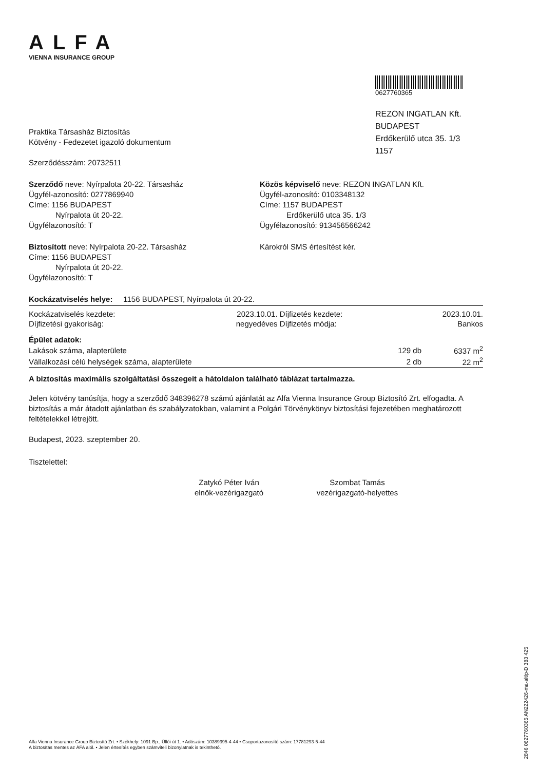ALFA
VIENNA INSURANCE GROUP
Praktika Társasház Biztosítás
Kötvény - Fedezetet igazoló dokumentum
Szerződésszám: 20732511
0627760365
REZON INGATLAN Kft.
BUDAPEST
Erdőkerülő utca 35. 1/3
1157
Szerződő neve: Nyírpalota 20-22. Társasház
Ügyfél-azonosító: 0277869940
Címe: 1156 BUDAPEST
Nyírpalota út 20-22.
Ügyfélazonosító: T
Közös képviselő neve: REZON INGATLAN Kft.
Ügyfél-azonosító: 0103348132
Címe: 1157 BUDAPEST
Erdőkerülő utca 35. 1/3
Ügyfélazonosító: 913456566242
Biztosított neve: Nyírpalota 20-22. Társasház
Címe: 1156 BUDAPEST
Nyírpalota út 20-22.
Ügyfélazonosító: T
Károkról SMS értesítést kér.
Kockázatviselés helye: 1156 BUDAPEST, Nyírpalota út 20-22.
| Kockázatviselés kezdete: | 2023.10.01. | Díjfizetés kezdete: | 2023.10.01. |
| Díjfizetési gyakoriság: | negyedéves | Díjfizetés módja: | Bankos |
| Épület adatok: | | |
| Lakások száma, alapterülete | 129 db | 6337 m<sup>2</sup> |
| Vállalkozási célú helységek száma, alapterülete | 2 db | 22 m<sup>2</sup> |
A biztosítás maximális szolgáltatási összegeit a hátoldalon található táblázat tartalmazza.
Jelen kötvény tanúsítja, hogy a szerződő 348396278 számú ajánlatát az Alfa Vienna Insurance Group Biztosító Zrt. elfogadta. A biztosítás a már átadott ajánlatban és szabályzatokban, valamint a Polgári Törvénykönyv biztosítási fejezetében meghatározott feltételekkel létrejött.
Budapest, 2023. szeptember 20.
Tisztelettel:
Zatykó Péter Iván
elnök-vezérigazgató
Szombat Tamás
vezérigazgató-helyettes
Alfa Vienna Insurance Group Biztosító Zrt. • Székhely: 1091 Bp., Üllői út 1. • Adószám: 10389395-4-44 • Csoportazonosító szám: 17781293-5-44
A biztosítás mentes az ÁFA alól. • Jelen értesítés egyben számviteli bizonylatnak is tekinthető.
2846 0627760365 AN222426-ma-altlp-D 383 425